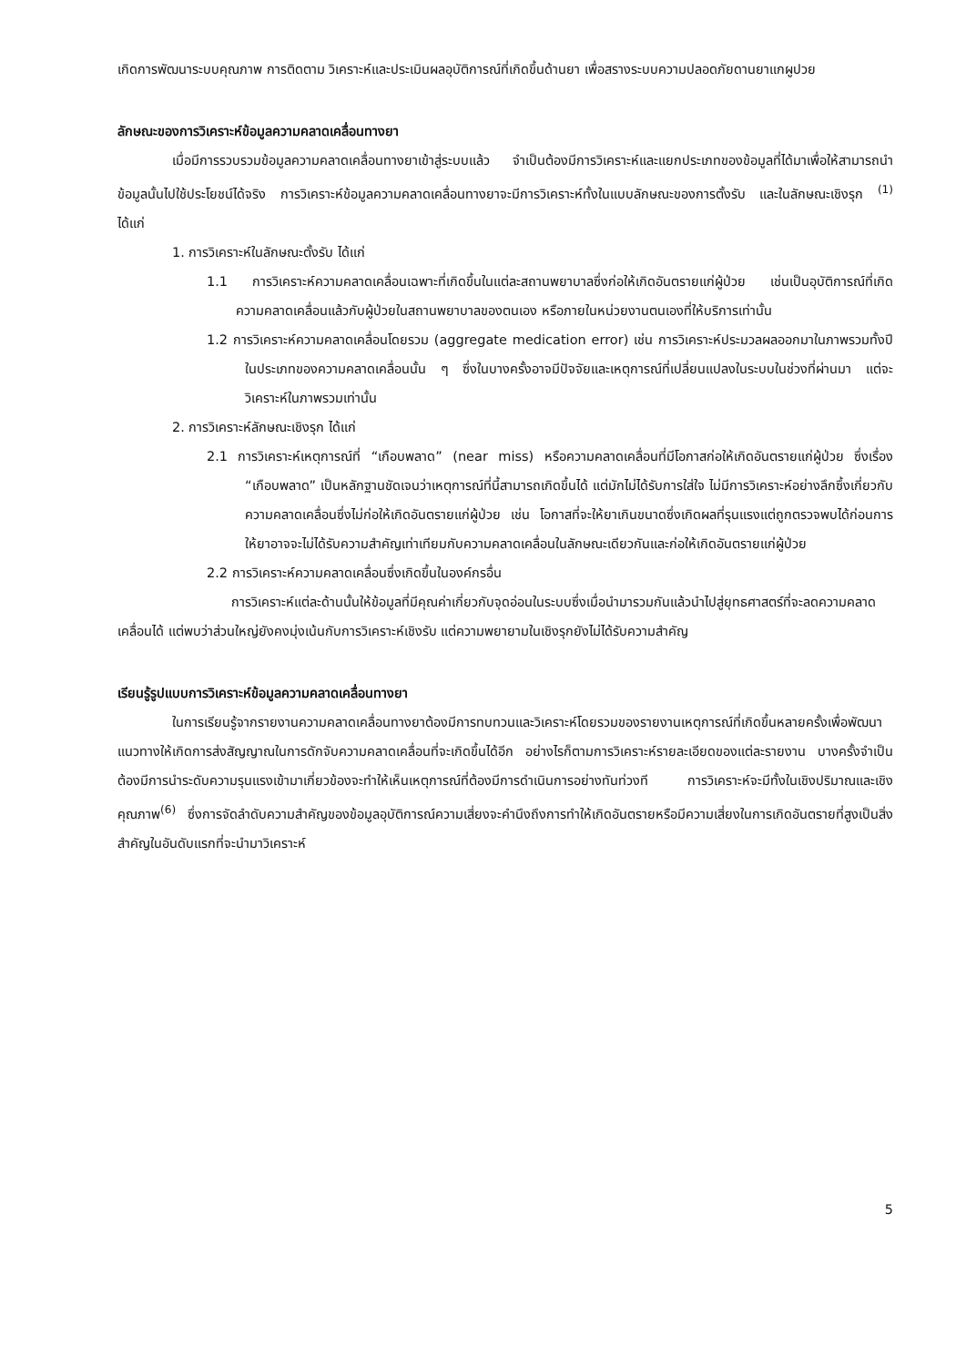เกิดการพัฒนาระบบคุณภาพ การติดตาม วิเคราะห์และประเมินผลอุบัติการณ์ที่เกิดขึ้นด้านยา เพื่อสรางระบบความปลอดภัยดานยาแกผูปวย
ลักษณะของการวิเคราะห์ข้อมูลความคลาดเคลื่อนทางยา
เมื่อมีการรวบรวมข้อมูลความคลาดเคลื่อนทางยาเข้าสู่ระบบแล้ว จำเป็นต้องมีการวิเคราะห์และแยกประเภทของข้อมูลที่ได้มาเพื่อให้สามารถนำข้อมูลนั้นไปใช้ประโยชน์ได้จริง การวิเคราะห์ข้อมูลความคลาดเคลื่อนทางยาจะมีการวิเคราะห์ทั้งในแบบลักษณะของการตั้งรับ และในลักษณะเชิงรุก <sup>(1)</sup> ได้แก่
1. การวิเคราะห์ในลักษณะตั้งรับ ได้แก่
1.1 การวิเคราะห์ความคลาดเคลื่อนเฉพาะที่เกิดขึ้นในแต่ละสถานพยาบาลซึ่งก่อให้เกิดอันตรายแก่ผู้ป่วย เช่นเป็นอุบัติการณ์ที่เกิดความคลาดเคลื่อนแล้วกับผู้ป่วยในสถานพยาบาลของตนเอง หรือภายในหน่วยงานตนเองที่ให้บริการเท่านั้น
1.2 การวิเคราะห์ความคลาดเคลื่อนโดยรวม (aggregate medication error) เช่น การวิเคราะห์ประมวลผลออกมาในภาพรวมทั้งปีในประเภทของความคลาดเคลื่อนนั้น ๆ ซึ่งในบางครั้งอาจมีปัจจัยและเหตุการณ์ที่เปลี่ยนแปลงในระบบในช่วงที่ผ่านมา แต่จะวิเคราะห์ในภาพรวมเท่านั้น
2. การวิเคราะห์ลักษณะเชิงรุก ได้แก่
2.1 การวิเคราะห์เหตุการณ์ที่ “เกือบพลาด” (near miss) หรือความคลาดเคลื่อนที่มีโอกาสก่อให้เกิดอันตรายแก่ผู้ป่วย ซึ่งเรื่อง “เกือบพลาด” เป็นหลักฐานชัดเจนว่าเหตุการณ์ที่นี้สามารถเกิดขึ้นได้ แต่มักไม่ได้รับการใส่ใจ ไม่มีการวิเคราะห์อย่างลึกซึ้งเกี่ยวกับความคลาดเคลื่อนซึ่งไม่ก่อให้เกิดอันตรายแก่ผู้ป่วย เช่น โอกาสที่จะให้ยาเกินขนาดซึ่งเกิดผลที่รุนแรงแต่ถูกตรวจพบได้ก่อนการให้ยาอาจจะไม่ได้รับความสำคัญเท่าเทียมกับความคลาดเคลื่อนในลักษณะเดียวกันและก่อให้เกิดอันตรายแก่ผู้ป่วย
2.2 การวิเคราะห์ความคลาดเคลื่อนซึ่งเกิดขึ้นในองค์กรอื่น
การวิเคราะห์แต่ละด้านนั้นให้ข้อมูลที่มีคุณค่าเกี่ยวกับจุดอ่อนในระบบซึ่งเมื่อนำมารวมกันแล้วนำไปสู่ยุทธศาสตร์ที่จะลดความคลาดเคลื่อนได้ แต่พบว่าส่วนใหญ่ยังคงมุ่งเน้นกับการวิเคราะห์เชิงรับ แต่ความพยายามในเชิงรุกยังไม่ได้รับความสำคัญ
เรียนรู้รูปแบบการวิเคราะห์ข้อมูลความคลาดเคลื่อนทางยา
ในการเรียนรู้จากรายงานความคลาดเคลื่อนทางยาต้องมีการทบทวนและวิเคราะห์โดยรวมของรายงานเหตุการณ์ที่เกิดขึ้นหลายครั้งเพื่อพัฒนาแนวทางให้เกิดการส่งสัญญาณในการดักจับความคลาดเคลื่อนที่จะเกิดขึ้นได้อีก อย่างไรก็ตามการวิเคราะห์รายละเอียดของแต่ละรายงาน บางครั้งจำเป็นต้องมีการนำระดับความรุนแรงเข้ามาเกี่ยวข้องจะทำให้เห็นเหตุการณ์ที่ต้องมีการดำเนินการอย่างทันท่วงที การวิเคราะห์จะมีทั้งในเชิงปริมาณและเชิงคุณภาพ<sup>(6)</sup> ซึ่งการจัดลำดับความสำคัญของข้อมูลอุบัติการณ์ความเสี่ยงจะคำนึงถึงการทำให้เกิดอันตรายหรือมีความเสี่ยงในการเกิดอันตรายที่สูงเป็นสิ่งสำคัญในอันดับแรกที่จะนำมาวิเคราะห์
5